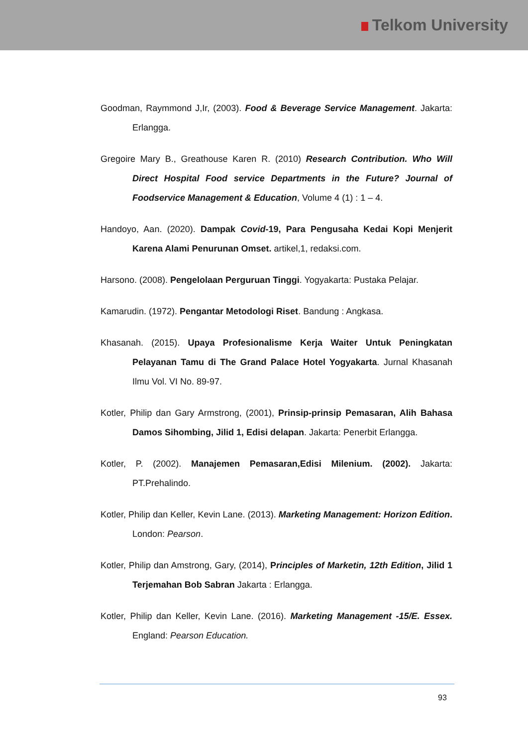Telkom University
Goodman, Raymmond J,Ir, (2003). Food & Beverage Service Management. Jakarta: Erlangga.
Gregoire Mary B., Greathouse Karen R. (2010) Research Contribution. Who Will Direct Hospital Food service Departments in the Future? Journal of Foodservice Management & Education, Volume 4 (1) : 1 – 4.
Handoyo, Aan. (2020). Dampak Covid-19, Para Pengusaha Kedai Kopi Menjerit Karena Alami Penurunan Omset. artikel,1, redaksi.com.
Harsono. (2008). Pengelolaan Perguruan Tinggi. Yogyakarta: Pustaka Pelajar.
Kamarudin. (1972). Pengantar Metodologi Riset. Bandung : Angkasa.
Khasanah. (2015). Upaya Profesionalisme Kerja Waiter Untuk Peningkatan Pelayanan Tamu di The Grand Palace Hotel Yogyakarta. Jurnal Khasanah Ilmu Vol. VI No. 89-97.
Kotler, Philip dan Gary Armstrong, (2001), Prinsip-prinsip Pemasaran, Alih Bahasa Damos Sihombing, Jilid 1, Edisi delapan. Jakarta: Penerbit Erlangga.
Kotler, P. (2002). Manajemen Pemasaran,Edisi Milenium. (2002). Jakarta: PT.Prehalindo.
Kotler, Philip dan Keller, Kevin Lane. (2013). Marketing Management: Horizon Edition. London: Pearson.
Kotler, Philip dan Amstrong, Gary, (2014), Principles of Marketin, 12th Edition, Jilid 1 Terjemahan Bob Sabran Jakarta : Erlangga.
Kotler, Philip dan Keller, Kevin Lane. (2016). Marketing Management -15/E. Essex. England: Pearson Education.
93